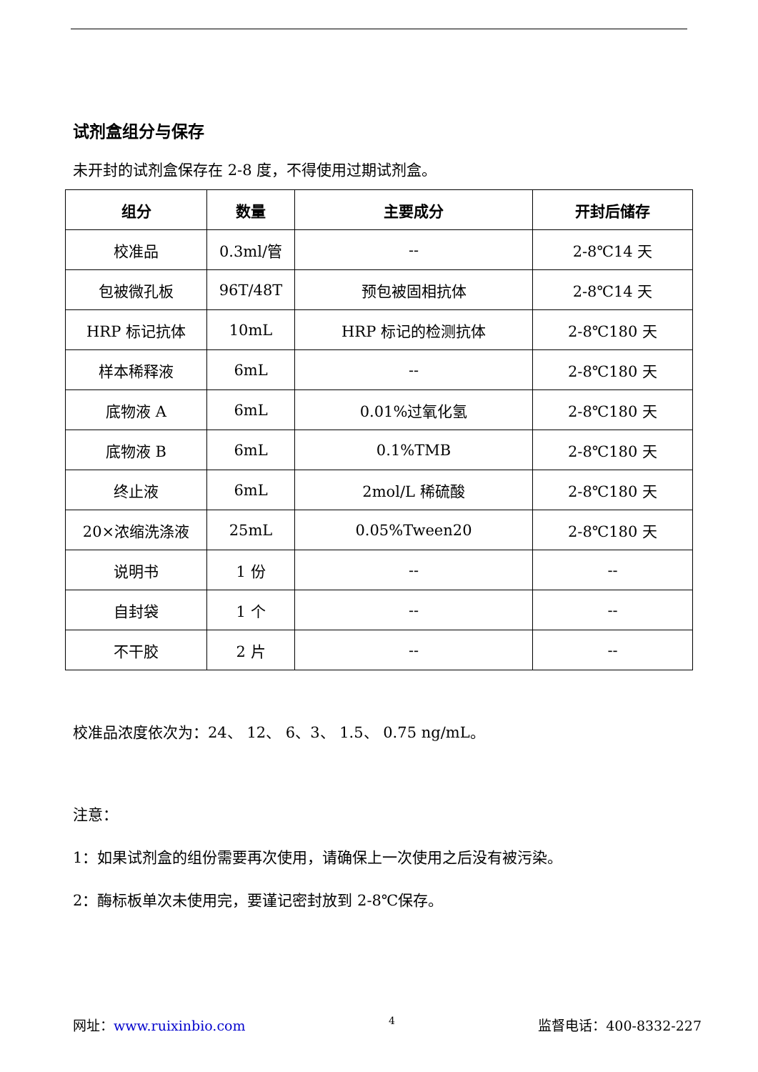试剂盒组分与保存
未开封的试剂盒保存在 2-8 度，不得使用过期试剂盒。
| 组分 | 数量 | 主要成分 | 开封后储存 |
| --- | --- | --- | --- |
| 校准品 | 0.3ml/管 | -- | 2-8℃14 天 |
| 包被微孔板 | 96T/48T | 预包被固相抗体 | 2-8℃14 天 |
| HRP 标记抗体 | 10mL | HRP 标记的检测抗体 | 2-8℃180 天 |
| 样本稀释液 | 6mL | -- | 2-8℃180 天 |
| 底物液 A | 6mL | 0.01%过氧化氢 | 2-8℃180 天 |
| 底物液 B | 6mL | 0.1%TMB | 2-8℃180 天 |
| 终止液 | 6mL | 2mol/L 稀硫酸 | 2-8℃180 天 |
| 20×浓缩洗涤液 | 25mL | 0.05%Tween20 | 2-8℃180 天 |
| 说明书 | 1 份 | -- | -- |
| 自封袋 | 1 个 | -- | -- |
| 不干胶 | 2 片 | -- | -- |
校准品浓度依次为：24、 12、 6、3、 1.5、 0.75 ng/mL。
注意：
1：如果试剂盒的组份需要再次使用，请确保上一次使用之后没有被污染。
2：酶标板单次未使用完，要谨记密封放到 2-8℃保存。
网址：www.ruixinbio.com 4 监督电话：400-8332-227